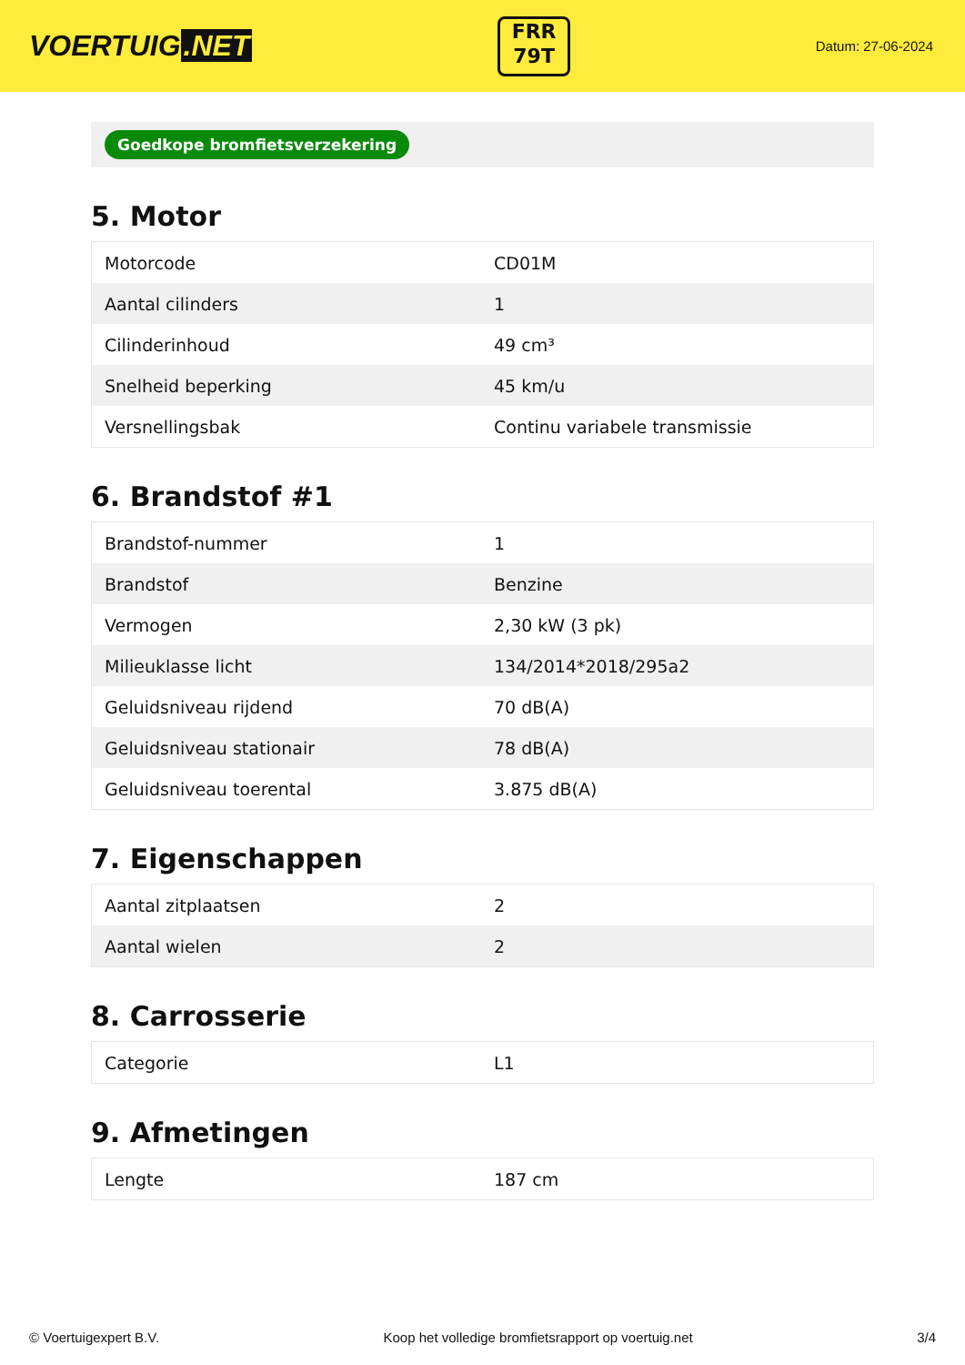VOERTUIG.NET
FRR
79T
Datum: 27-06-2024
Goedkope bromfietsverzekering
5. Motor
| Motorcode | CD01M |
| Aantal cilinders | 1 |
| Cilinderinhoud | 49 cm³ |
| Snelheid beperking | 45 km/u |
| Versnellingsbak | Continu variabele transmissie |
6. Brandstof #1
| Brandstof-nummer | 1 |
| Brandstof | Benzine |
| Vermogen | 2,30 kW (3 pk) |
| Milieuklasse licht | 134/2014*2018/295a2 |
| Geluidsniveau rijdend | 70 dB(A) |
| Geluidsniveau stationair | 78 dB(A) |
| Geluidsniveau toerental | 3.875 dB(A) |
7. Eigenschappen
| Aantal zitplaatsen | 2 |
| Aantal wielen | 2 |
8. Carrosserie
| Categorie | L1 |
9. Afmetingen
| Lengte | 187 cm |
© Voertuigexpert B.V. Koop het volledige bromfietsrapport op voertuig.net 3/4